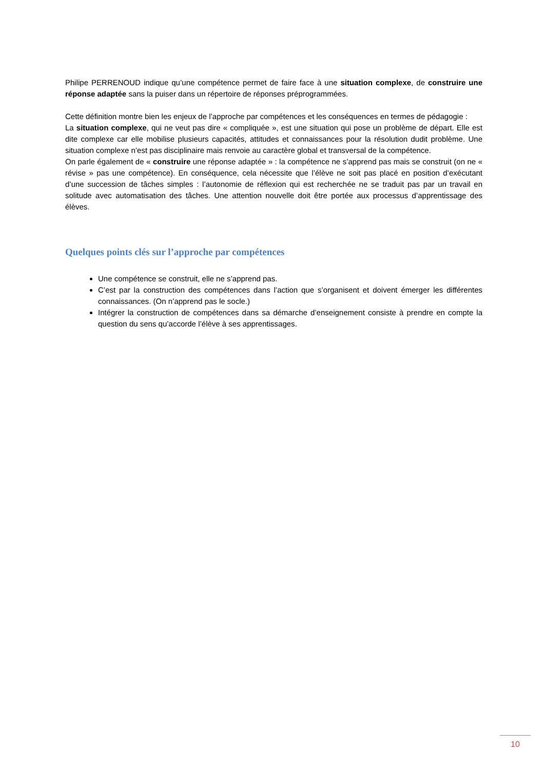Philipe PERRENOUD indique qu’une compétence permet de faire face à une situation complexe, de construire une réponse adaptée sans la puiser dans un répertoire de réponses préprogrammées.
Cette définition montre bien les enjeux de l’approche par compétences et les conséquences en termes de pédagogie :
La situation complexe, qui ne veut pas dire « compliquée », est une situation qui pose un problème de départ. Elle est dite complexe car elle mobilise plusieurs capacités, attitudes et connaissances pour la résolution dudit problème. Une situation complexe n’est pas disciplinaire mais renvoie au caractère global et transversal de la compétence.
On parle également de « construire une réponse adaptée » : la compétence ne s’apprend pas mais se construit (on ne « révise » pas une compétence). En conséquence, cela nécessite que l’élève ne soit pas placé en position d’exécutant d’une succession de tâches simples : l’autonomie de réflexion qui est recherchée ne se traduit pas par un travail en solitude avec automatisation des tâches. Une attention nouvelle doit être portée aux processus d’apprentissage des élèves.
Quelques points clés sur l’approche par compétences
Une compétence se construit, elle ne s’apprend pas.
C’est par la construction des compétences dans l’action que s’organisent et doivent émerger les différentes connaissances. (On n’apprend pas le socle.)
Intégrer la construction de compétences dans sa démarche d’enseignement consiste à prendre en compte la question du sens qu’accorde l’élève à ses apprentissages.
10